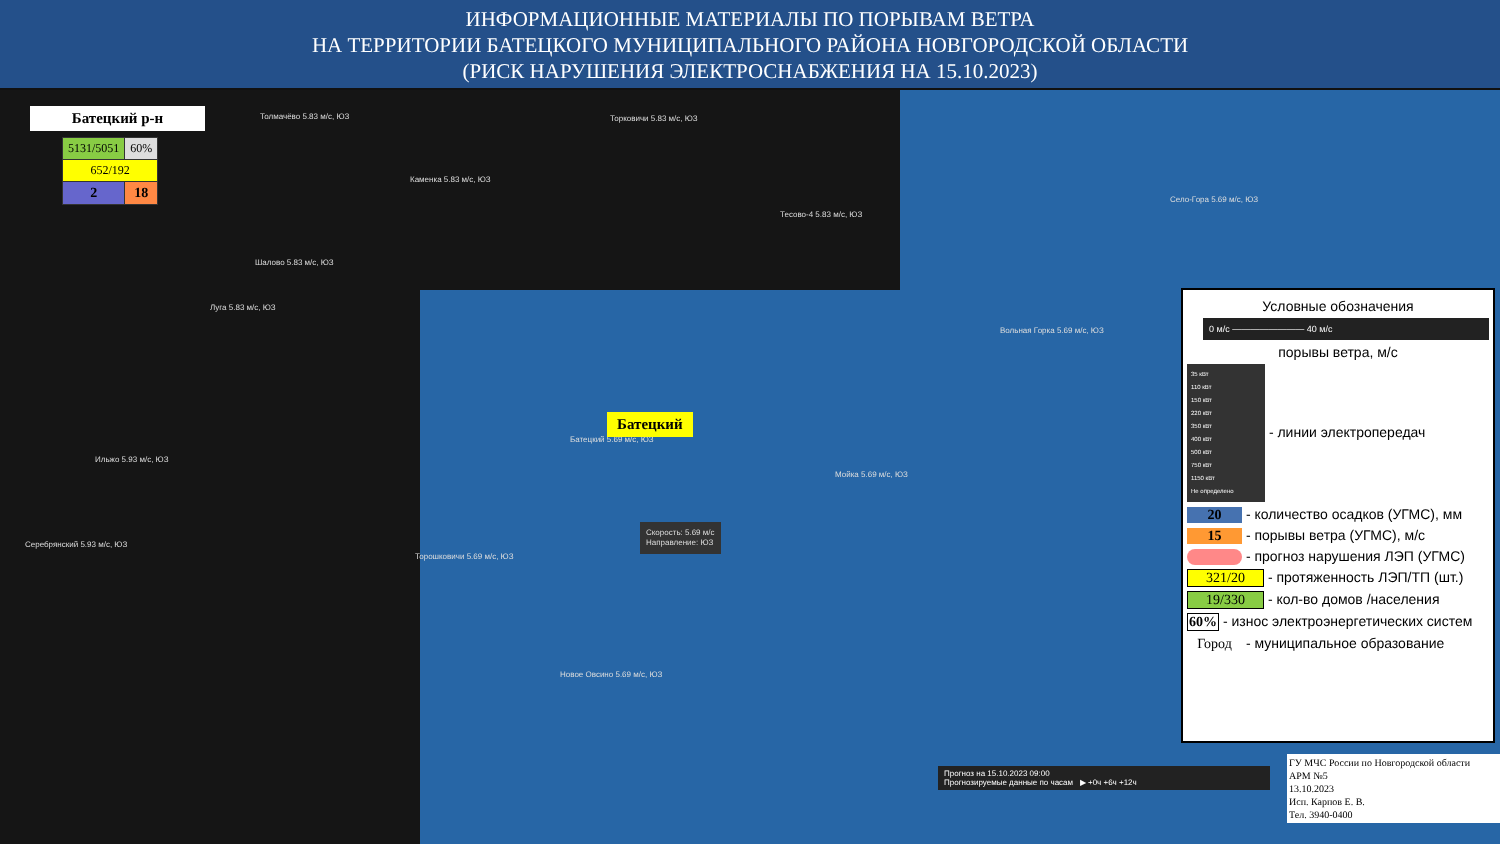ИНФОРМАЦИОННЫЕ МАТЕРИАЛЫ ПО ПОРЫВАМ ВЕТРА
НА ТЕРРИТОРИИ БАТЕЦКОГО МУНИЦИПАЛЬНОГО РАЙОНА НОВГОРОДСКОЙ ОБЛАСТИ
(РИСК НАРУШЕНИЯ ЭЛЕКТРОСНАБЖЕНИЯ НА 15.10.2023)
Батецкий р-н
| 5131/5051 | 60% |
| 652/192 | |
| 2 | 18 |
Толмачёво 5.83 м/с, ЮЗ Торковичи 5.83 м/с, ЮЗ
Каменка 5.83 м/с, ЮЗ
Тесово-4 5.83 м/с, ЮЗ
Село-Гора 5.69 м/с, ЮЗ
Шалово 5.83 м/с, ЮЗ
Луга 5.83 м/с, ЮЗ
Вольная Горка 5.69 м/с, ЮЗ
Батецкий 5.69 м/с, ЮЗ
Мойка 5.69 м/с, ЮЗ
Скорость: 5.69 м/с
Направление: ЮЗ
Ильжо 5.93 м/с, ЮЗ
Серебрянский 5.93 м/с, ЮЗ
Торошковичи 5.69 м/с, ЮЗ
Новое Овсино 5.69 м/с, ЮЗ
Батецкий
Условные обозначения
0 м/с ———————— 40 м/с
порывы ветра, м/с
35 кВт
110 кВт
150 кВт
220 кВт
350 кВт
400 кВт
500 кВт
750 кВт
1150 кВт
Не определено - линии электропередач
20 - количество осадков (УГМС), мм
15 - порывы ветра (УГМС), м/с
- прогноз нарушения ЛЭП (УГМС)
321/20 - протяженность ЛЭП/ТП (шт.)
19/330 - кол-во домов /населения
60% - износ электроэнергетических систем
Город - муниципальное образование
Прогноз на 15.10.2023 09:00
Прогнозируемые данные по часам ▶ +0ч +6ч +12ч
ГУ МЧС России по Новгородской области
АРМ №5
13.10.2023
Исп. Карпов Е. В.
Тел. 3940-0400